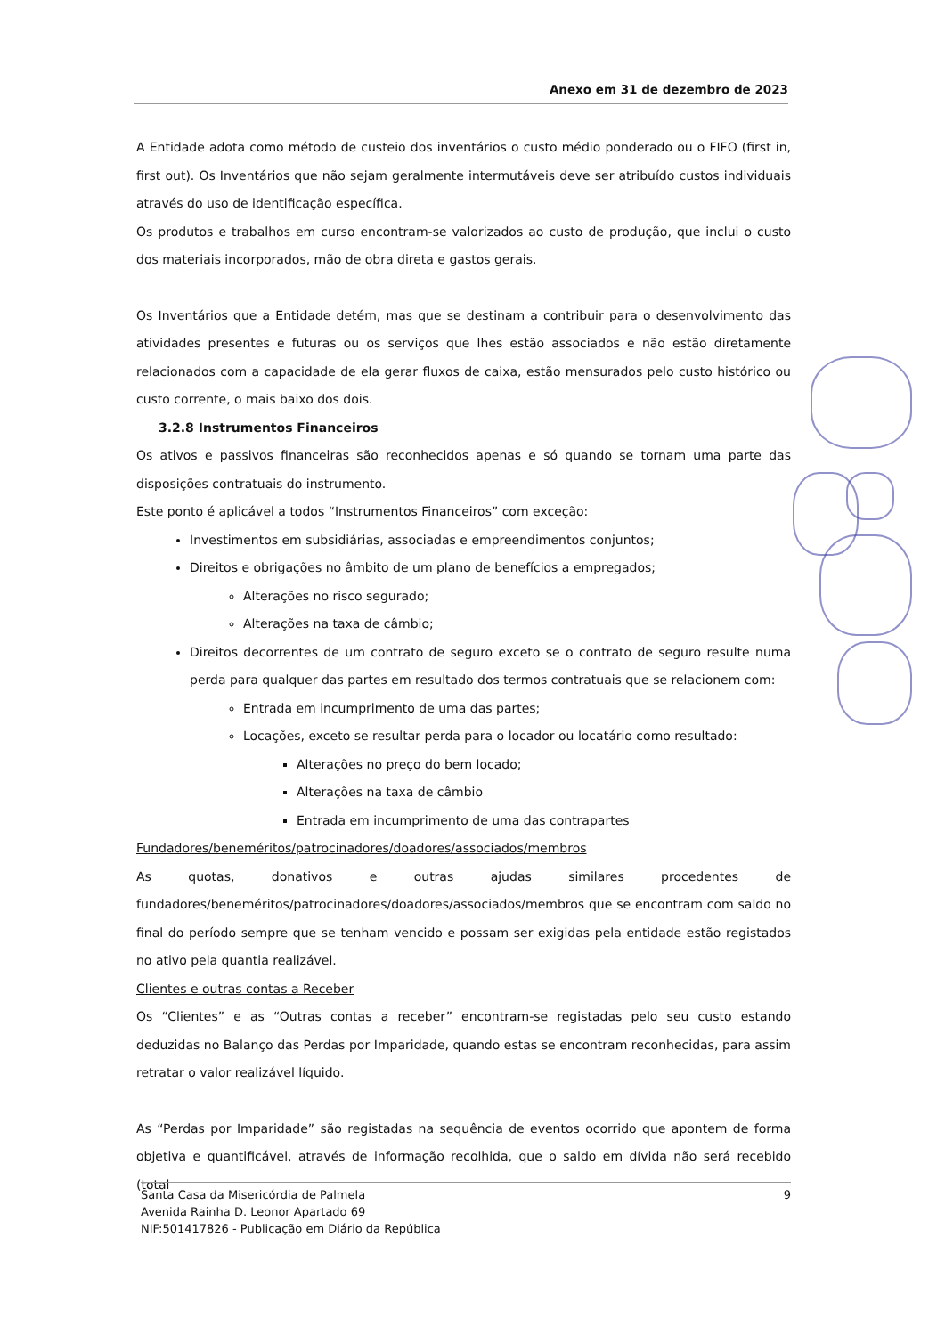Anexo em 31 de dezembro de 2023
A Entidade adota como método de custeio dos inventários o custo médio ponderado ou o FIFO (first in, first out). Os Inventários que não sejam geralmente intermutáveis deve ser atribuído custos individuais através do uso de identificação específica.
Os produtos e trabalhos em curso encontram-se valorizados ao custo de produção, que inclui o custo dos materiais incorporados, mão de obra direta e gastos gerais.
Os Inventários que a Entidade detém, mas que se destinam a contribuir para o desenvolvimento das atividades presentes e futuras ou os serviços que lhes estão associados e não estão diretamente relacionados com a capacidade de ela gerar fluxos de caixa, estão mensurados pelo custo histórico ou custo corrente, o mais baixo dos dois.
3.2.8 Instrumentos Financeiros
Os ativos e passivos financeiras são reconhecidos apenas e só quando se tornam uma parte das disposições contratuais do instrumento.
Este ponto é aplicável a todos “Instrumentos Financeiros” com exceção:
Investimentos em subsidiárias, associadas e empreendimentos conjuntos;
Direitos e obrigações no âmbito de um plano de benefícios a empregados;
Alterações no risco segurado;
Alterações na taxa de câmbio;
Direitos decorrentes de um contrato de seguro exceto se o contrato de seguro resulte numa perda para qualquer das partes em resultado dos termos contratuais que se relacionem com:
Entrada em incumprimento de uma das partes;
Locações, exceto se resultar perda para o locador ou locatário como resultado:
Alterações no preço do bem locado;
Alterações na taxa de câmbio
Entrada em incumprimento de uma das contrapartes
Fundadores/beneméritos/patrocinadores/doadores/associados/membros
As quotas, donativos e outras ajudas similares procedentes de fundadores/beneméritos/patrocinadores/doadores/associados/membros que se encontram com saldo no final do período sempre que se tenham vencido e possam ser exigidas pela entidade estão registados no ativo pela quantia realizável.
Clientes e outras contas a Receber
Os “Clientes” e as “Outras contas a receber” encontram-se registadas pelo seu custo estando deduzidas no Balanço das Perdas por Imparidade, quando estas se encontram reconhecidas, para assim retratar o valor realizável líquido.
As “Perdas por Imparidade” são registadas na sequência de eventos ocorrido que apontem de forma objetiva e quantificável, através de informação recolhida, que o saldo em dívida não será recebido (total
Santa Casa da Misericórdia de Palmela
Avenida Rainha D. Leonor Apartado 69
NIF:501417826 - Publicação em Diário da República
9